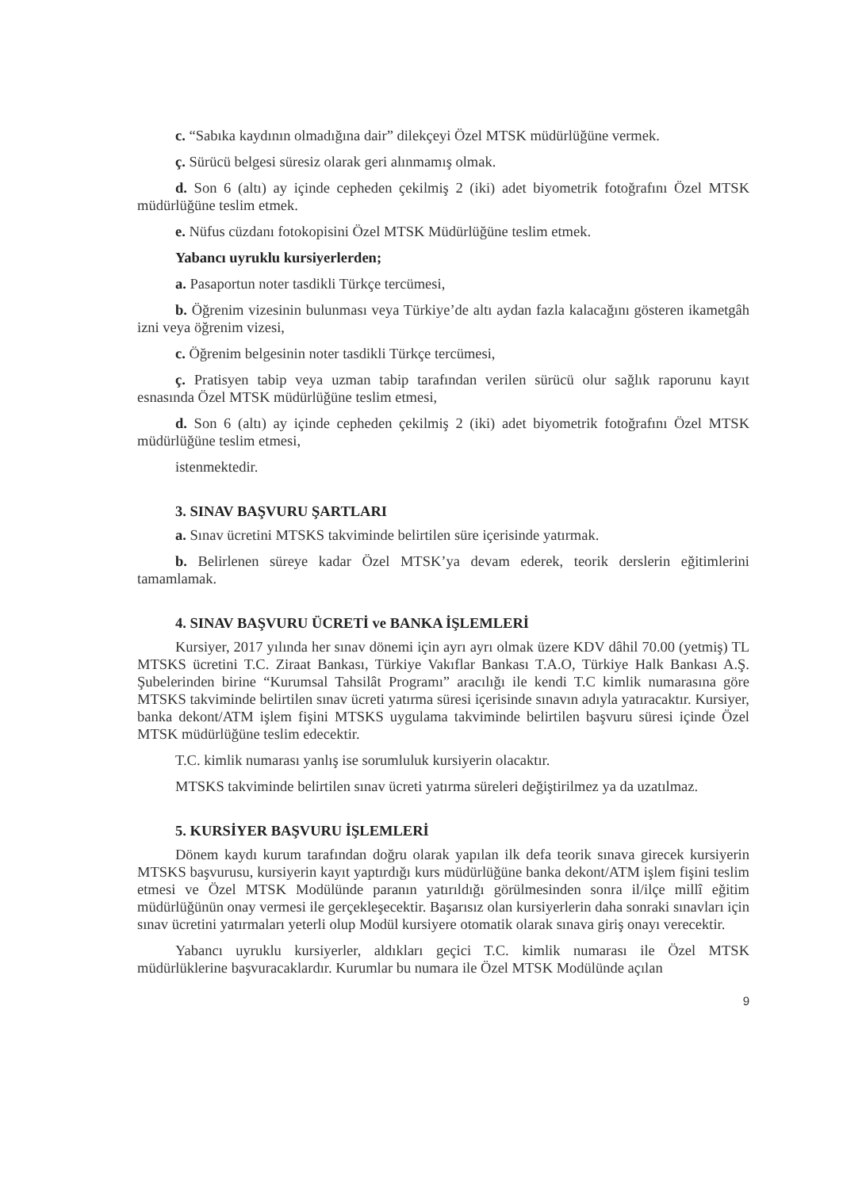c. “Sabıka kaydının olmadığına dair” dilekçeyi Özel MTSK müdürlüğüne vermek.
ç. Sürücü belgesi süresiz olarak geri alınmamış olmak.
d. Son 6 (altı) ay içinde cepheden çekilmiş 2 (iki) adet biyometrik fotoğrafını Özel MTSK müdürlüğüne teslim etmek.
e. Nüfus cüzdanı fotokopisini Özel MTSK Müdürlüğüne teslim etmek.
Yabancı uyruklu kursiyerlerden;
a. Pasaportun noter tasdikli Türkçe tercümesi,
b. Öğrenim vizesinin bulunması veya Türkiye’de altı aydan fazla kalacağını gösteren ikametgâh izni veya öğrenim vizesi,
c. Öğrenim belgesinin noter tasdikli Türkçe tercümesi,
ç. Pratisyen tabip veya uzman tabip tarafından verilen sürücü olur sağlık raporunu kayıt esnasında Özel MTSK müdürlüğüne teslim etmesi,
d. Son 6 (altı) ay içinde cepheden çekilmiş 2 (iki) adet biyometrik fotoğrafını Özel MTSK müdürlüğüne teslim etmesi,
istenmektedir.
3. SINAV BAŞVURU ŞARTLARI
a. Sınav ücretini MTSKS takviminde belirtilen süre içerisinde yatırmak.
b. Belirlenen süreye kadar Özel MTSK’ya devam ederek, teorik derslerin eğitimlerini tamamlamak.
4. SINAV BAŞVURU ÜCRETİ ve BANKA İŞLEMLERİ
Kursiyer, 2017 yılında her sınav dönemi için ayrı ayrı olmak üzere KDV dâhil 70.00 (yetmiş) TL MTSKS ücretini T.C. Ziraat Bankası, Türkiye Vakıflar Bankası T.A.O, Türkiye Halk Bankası A.Ş. Şubelerinden birine “Kurumsal Tahsilât Programı” aracılığı ile kendi T.C kimlik numarasına göre MTSKS takviminde belirtilen sınav ücreti yatırma süresi içerisinde sınavın adıyla yatıracaktır. Kursiyer, banka dekont/ATM işlem fişini MTSKS uygulama takviminde belirtilen başvuru süresi içinde Özel MTSK müdürlüğüne teslim edecektir.
T.C. kimlik numarası yanlış ise sorumluluk kursiyerin olacaktır.
MTSKS takviminde belirtilen sınav ücreti yatırma süreleri değiştirilmez ya da uzatılmaz.
5. KURSİYER BAŞVURU İŞLEMLERİ
Dönem kaydı kurum tarafından doğru olarak yapılan ilk defa teorik sınava girecek kursiyerin MTSKS başvurusu, kursiyerin kayıt yaptırdığı kurs müdürlüğüne banka dekont/ATM işlem fişini teslim etmesi ve Özel MTSK Modülünde paranın yatırıldığı görülmesinden sonra il/ilçe millî eğitim müdürlüğünün onay vermesi ile gerçekleşecektir. Başarısız olan kursiyerlerin daha sonraki sınavları için sınav ücretini yatırmaları yeterli olup Modül kursiyere otomatik olarak sınava giriş onayı verecektir.
Yabancı uyruklu kursiyerler, aldıkları geçici T.C. kimlik numarası ile Özel MTSK müdürlüklerine başvuracaklardır. Kurumlar bu numara ile Özel MTSK Modülünde açılan
9